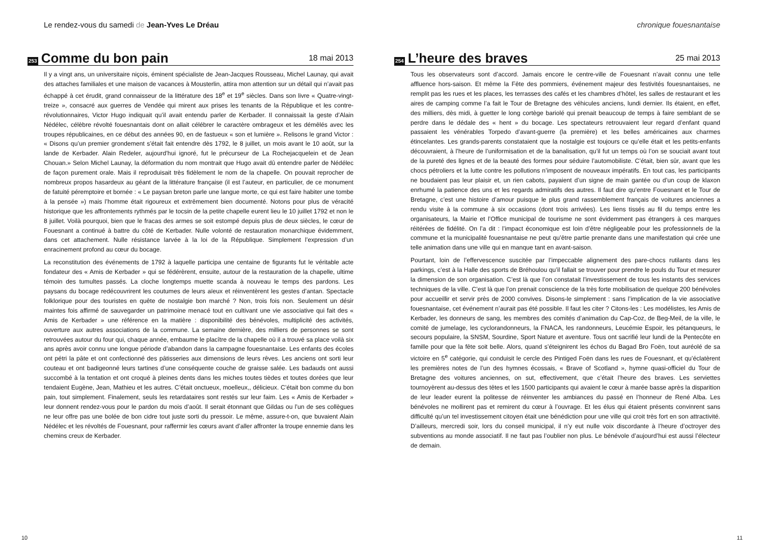Le rendez-vous du samedi de Jean-Yves Le Dréau
253 Comme du bon pain 18 mai 2013
Il y a vingt ans, un universitaire niçois, éminent spécialiste de Jean-Jacques Rousseau, Michel Launay, qui avait des attaches familiales et une maison de vacances à Mousterlin, attira mon attention sur un détail qui n’avait pas échappé à cet érudit, grand connaisseur de la littérature des 18<sup>e</sup> et 19<sup>e</sup> siècles. Dans son livre « Quatre-vingt-treize », consacré aux guerres de Vendée qui mirent aux prises les tenants de la République et les contre-révolutionnaires, Victor Hugo indiquait qu’il avait entendu parler de Kerbader. Il connaissait la geste d’Alain Nédélec, célèbre révolté fouesnantais dont on allait célébrer le caractère ombrageux et les démêlés avec les troupes républicaines, en ce début des années 90, en de fastueux « son et lumière ». Relisons le grand Victor : « Disons qu’un premier grondement s’était fait entendre dès 1792, le 8 juillet, un mois avant le 10 août, sur la lande de Kerbader. Alain Redeler, aujourd’hui ignoré, fut le précurseur de La Rochejacquelein et de Jean Chouan.» Selon Michel Launay, la déformation du nom montrait que Hugo avait dû entendre parler de Nédélec de façon purement orale. Mais il reproduisait très fidèlement le nom de la chapelle. On pouvait reprocher de nombreux propos hasardeux au géant de la littérature française (il est l’auteur, en particulier, de ce monument de fatuité péremptoire et bornée : « Le paysan breton parle une langue morte, ce qui est faire habiter une tombe à la pensée ») mais l’homme était rigoureux et extrêmement bien documenté. Notons pour plus de véracité historique que les affrontements rythmés par le tocsin de la petite chapelle eurent lieu le 10 juillet 1792 et non le 8 juillet. Voilà pourquoi, bien que le fracas des armes se soit estompé depuis plus de deux siècles, le cœur de Fouesnant a continué à battre du côté de Kerbader. Nulle volonté de restauration monarchique évidemment, dans cet attachement. Nulle résistance larvée à la loi de la République. Simplement l’expression d’un enracinement profond au cœur du bocage.
La reconstitution des événements de 1792 à laquelle participa une centaine de figurants fut le véritable acte fondateur des « Amis de Kerbader » qui se fédérèrent, ensuite, autour de la restauration de la chapelle, ultime témoin des tumultes passés. La cloche longtemps muette scanda à nouveau le temps des pardons. Les paysans du bocage redécouvrirent les coutumes de leurs aïeux et réinventèrent les gestes d’antan. Spectacle folklorique pour des touristes en quête de nostalgie bon marché ? Non, trois fois non. Seulement un désir maintes fois affirmé de sauvegarder un patrimoine menacé tout en cultivant une vie associative qui fait des « Amis de Kerbader » une référence en la matière : disponibilité des bénévoles, multiplicité des activités, ouverture aux autres associations de la commune. La semaine dernière, des milliers de personnes se sont retrouvées autour du four qui, chaque année, embaume le placître de la chapelle où il a trouvé sa place voilà six ans après avoir connu une longue période d’abandon dans la campagne fouesnantaise. Les enfants des écoles ont pétri la pâte et ont confectionné des pâtisseries aux dimensions de leurs rêves. Les anciens ont sorti leur couteau et ont badigeonné leurs tartines d’une conséquente couche de graisse salée. Les badauds ont aussi succombé à la tentation et ont croqué à pleines dents dans les miches toutes tièdes et toutes dorées que leur tendaient Eugène, Jean, Mathieu et les autres. C’était onctueux, moelleux,, délicieux. C’était bon comme du bon pain, tout simplement. Finalement, seuls les retardataires sont restés sur leur faim. Les « Amis de Kerbader » leur donnent rendez-vous pour le pardon du mois d’août. Il serait étonnant que Gildas ou l’un de ses collègues ne leur offre pas une bolée de bon cidre tout juste sorti du pressoir. Le même, assure-t-on, que buvaient Alain Nédélec et les révoltés de Fouesnant, pour raffermir les cœurs avant d’aller affronter la troupe ennemie dans les chemins creux de Kerbader.
10
chronique fouesnantaise
254 L’heure des braves 25 mai 2013
Tous les observateurs sont d’accord. Jamais encore le centre-ville de Fouesnant n’avait connu une telle affluence hors-saison. Et même la Fête des pommiers, événement majeur des festivités fouesnantaises, ne remplit pas les rues et les places, les terrasses des cafés et les chambres d’hôtel, les salles de restaurant et les aires de camping comme l’a fait le Tour de Bretagne des véhicules anciens, lundi dernier. Ils étaient, en effet, des milliers, dès midi, à guetter le long cortège bariolé qui prenait beaucoup de temps à faire semblant de se perdre dans le dédale des « hent » du bocage. Les spectateurs retrouvaient leur regard d’enfant quand passaient les vénérables Torpedo d’avant-guerre (la première) et les belles américaines aux charmes étincelantes. Les grands-parents constataient que la nostalgie est toujours ce qu’elle était et les petits-enfants découvraient, à l’heure de l’uniformisation et de la banalisation, qu’il fut un temps où l’on se souciait avant tout de la pureté des lignes et de la beauté des formes pour séduire l’automobiliste. C’était, bien sûr, avant que les chocs pétroliers et la lutte contre les pollutions n’imposent de nouveaux impératifs. En tout cas, les participants ne boudaient pas leur plaisir et, un rien cabots, payaient d’un signe de main gantée ou d’un coup de klaxon enrhumé la patience des uns et les regards admiratifs des autres. Il faut dire qu’entre Fouesnant et le Tour de Bretagne, c’est une histoire d’amour puisque le plus grand rassemblement français de voitures anciennes a rendu visite à la commune à six occasions (dont trois arrivées). Les liens tissés au fil du temps entre les organisateurs, la Mairie et l’Office municipal de tourisme ne sont évidemment pas étrangers à ces marques réitérées de fidélité. On l’a dit : l’impact économique est loin d’être négligeable pour les professionnels de la commune et la municipalité fouesnantaise ne peut qu’être partie prenante dans une manifestation qui crée une telle animation dans une ville qui en manque tant en avant-saison.
Pourtant, loin de l’effervescence suscitée par l’impeccable alignement des pare-chocs rutilants dans les parkings, c’est à la Halle des sports de Bréhoulou qu’il fallait se trouver pour prendre le pouls du Tour et mesurer la dimension de son organisation. C’est là que l’on constatait l’investissement de tous les instants des services techniques de la ville. C’est là que l’on prenait conscience de la très forte mobilisation de quelque 200 bénévoles pour accueillir et servir près de 2000 convives. Disons-le simplement : sans l’implication de la vie associative fouesnantaise, cet événement n’aurait pas été possible. Il faut les citer ? Citons-les : Les modélistes, les Amis de Kerbader, les donneurs de sang, les membres des comités d’animation du Cap-Coz, de Beg-Meil, de la ville, le comité de jumelage, les cyclorandonneurs, la FNACA, les randonneurs, Leucémie Espoir, les pétanqueurs, le secours populaire, la SNSM, Sourdine, Sport Nature et aventure. Tous ont sacrifié leur lundi de la Pentecôte en famille pour que la fête soit belle. Alors, quand s’éteignirent les échos du Bagad Bro Foën, tout auréolé de sa victoire en 5<sup>e</sup> catégorie, qui conduisit le cercle des Pintiged Foën dans les rues de Fouesnant, et qu’éclatèrent les premières notes de l’un des hymnes écossais, « Brave of Scotland », hymne quasi-officiel du Tour de Bretagne des voitures anciennes, on sut, effectivement, que c’était l’heure des braves. Les serviettes tournoyèrent au-dessus des têtes et les 1500 participants qui avaient le cœur à marée basse après la disparition de leur leader eurent la politesse de réinventer les ambiances du passé en l’honneur de René Alba. Les bénévoles ne mollirent pas et remirent du cœur à l’ouvrage. Et les élus qui étaient présents convinrent sans difficulté qu’un tel investissement citoyen était une bénédiction pour une ville qui croit très fort en son attractivité. D’ailleurs, mercredi soir, lors du conseil municipal, il n’y eut nulle voix discordante à l’heure d’octroyer des subventions au monde associatif. Il ne faut pas l’oublier non plus. Le bénévole d’aujourd’hui est aussi l’électeur de demain.
11